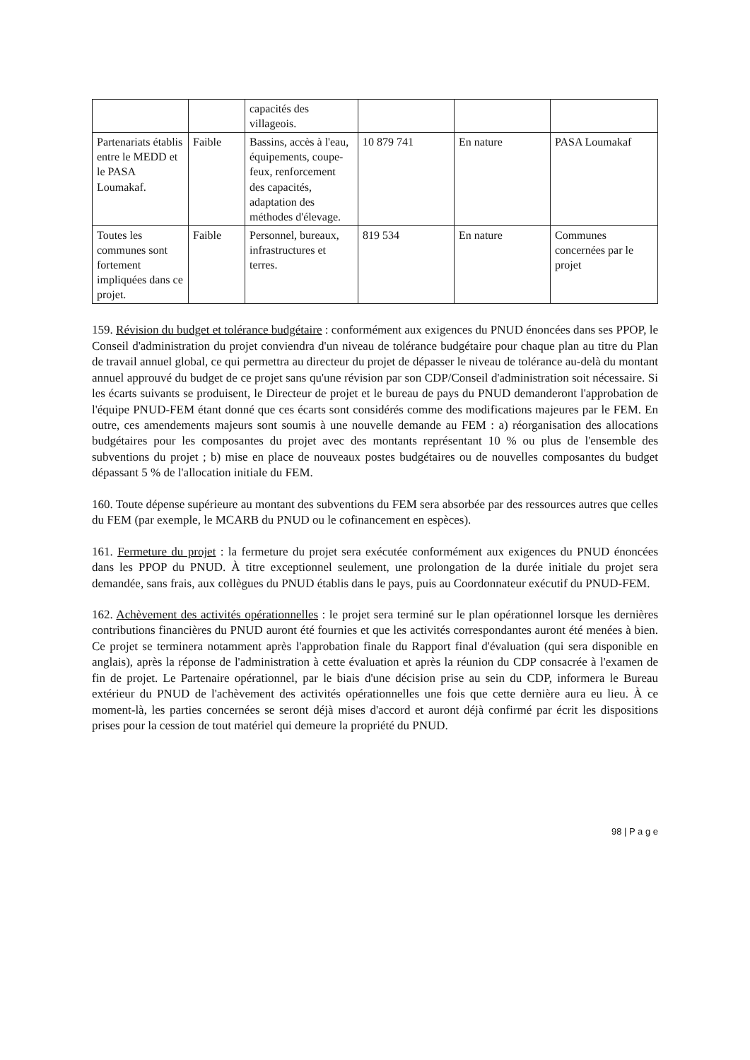| | | capacités des villageois. | | | |
| Partenariats établis entre le MEDD et le PASA Loumakaf. | Faible | Bassins, accès à l'eau, équipements, coupe-feux, renforcement des capacités, adaptation des méthodes d'élevage. | 10 879 741 | En nature | PASA Loumakaf |
| Toutes les communes sont fortement impliquées dans ce projet. | Faible | Personnel, bureaux, infrastructures et terres. | 819 534 | En nature | Communes concernées par le projet |
159. Révision du budget et tolérance budgétaire : conformément aux exigences du PNUD énoncées dans ses PPOP, le Conseil d'administration du projet conviendra d'un niveau de tolérance budgétaire pour chaque plan au titre du Plan de travail annuel global, ce qui permettra au directeur du projet de dépasser le niveau de tolérance au-delà du montant annuel approuvé du budget de ce projet sans qu'une révision par son CDP/Conseil d'administration soit nécessaire. Si les écarts suivants se produisent, le Directeur de projet et le bureau de pays du PNUD demanderont l'approbation de l'équipe PNUD-FEM étant donné que ces écarts sont considérés comme des modifications majeures par le FEM. En outre, ces amendements majeurs sont soumis à une nouvelle demande au FEM : a) réorganisation des allocations budgétaires pour les composantes du projet avec des montants représentant 10 % ou plus de l'ensemble des subventions du projet ; b) mise en place de nouveaux postes budgétaires ou de nouvelles composantes du budget dépassant 5 % de l'allocation initiale du FEM.
160. Toute dépense supérieure au montant des subventions du FEM sera absorbée par des ressources autres que celles du FEM (par exemple, le MCARB du PNUD ou le cofinancement en espèces).
161. Fermeture du projet : la fermeture du projet sera exécutée conformément aux exigences du PNUD énoncées dans les PPOP du PNUD. À titre exceptionnel seulement, une prolongation de la durée initiale du projet sera demandée, sans frais, aux collègues du PNUD établis dans le pays, puis au Coordonnateur exécutif du PNUD-FEM.
162. Achèvement des activités opérationnelles : le projet sera terminé sur le plan opérationnel lorsque les dernières contributions financières du PNUD auront été fournies et que les activités correspondantes auront été menées à bien. Ce projet se terminera notamment après l'approbation finale du Rapport final d'évaluation (qui sera disponible en anglais), après la réponse de l'administration à cette évaluation et après la réunion du CDP consacrée à l'examen de fin de projet. Le Partenaire opérationnel, par le biais d'une décision prise au sein du CDP, informera le Bureau extérieur du PNUD de l'achèvement des activités opérationnelles une fois que cette dernière aura eu lieu. À ce moment-là, les parties concernées se seront déjà mises d'accord et auront déjà confirmé par écrit les dispositions prises pour la cession de tout matériel qui demeure la propriété du PNUD.
98 | P a g e